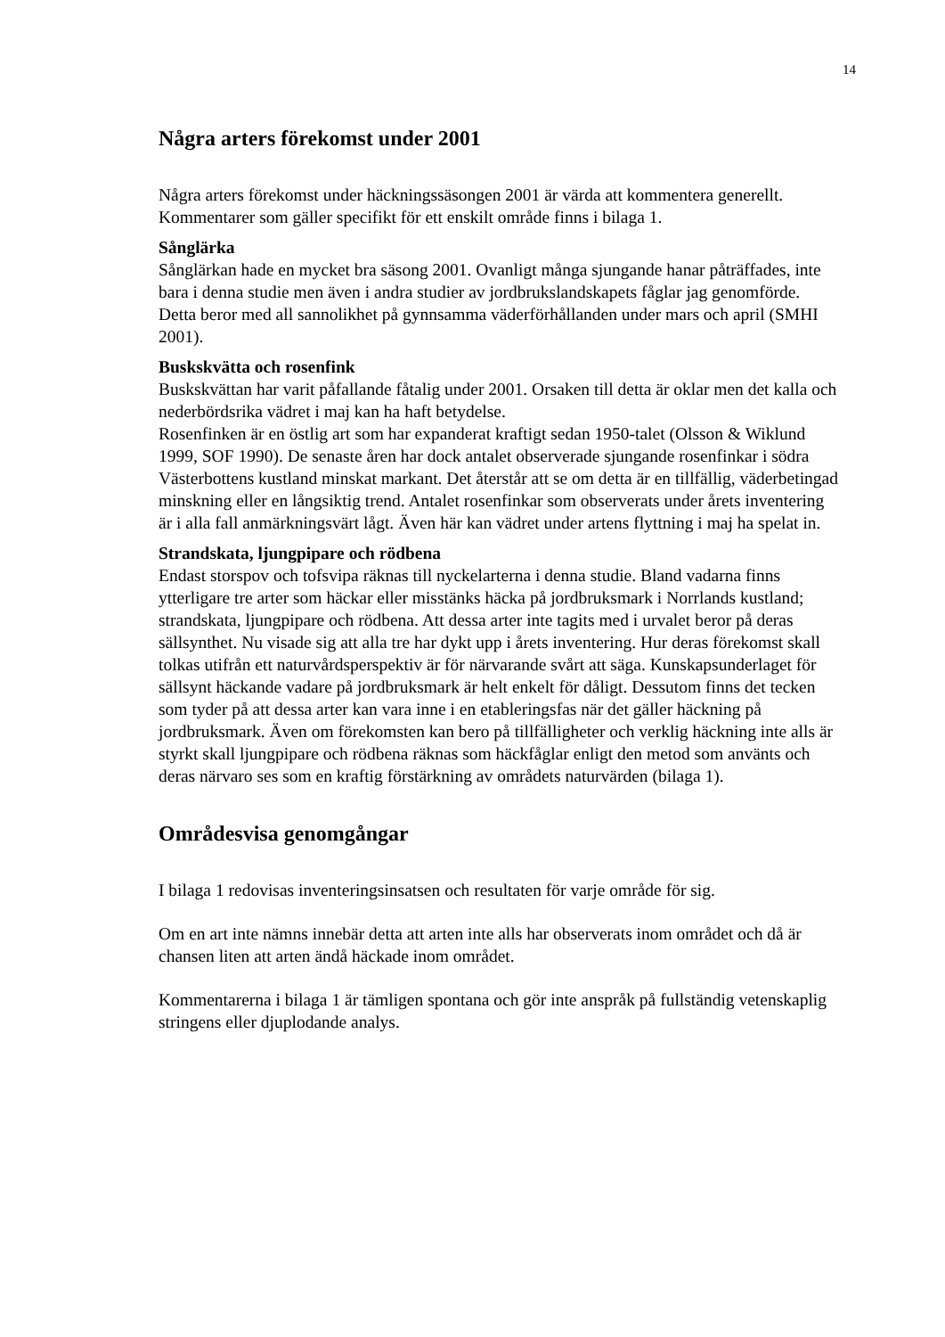14
Några arters förekomst under 2001
Några arters förekomst under häckningssäsongen 2001 är värda att kommentera generellt. Kommentarer som gäller specifikt för ett enskilt område finns i bilaga 1.
Sånglärka
Sånglärkan hade en mycket bra säsong 2001. Ovanligt många sjungande hanar påträffades, inte bara i denna studie men även i andra studier av jordbrukslandskapets fåglar jag genomförde. Detta beror med all sannolikhet på gynnsamma väderförhållanden under mars och april (SMHI 2001).
Buskskvätta och rosenfink
Buskskvättan har varit påfallande fåtalig under 2001. Orsaken till detta är oklar men det kalla och nederbördsrika vädret i maj kan ha haft betydelse.
Rosenfinken är en östlig art som har expanderat kraftigt sedan 1950-talet (Olsson & Wiklund 1999, SOF 1990). De senaste åren har dock antalet observerade sjungande rosenfinkar i södra Västerbottens kustland minskat markant. Det återstår att se om detta är en tillfällig, väderbetingad minskning eller en långsiktig trend. Antalet rosenfinkar som observerats under årets inventering är i alla fall anmärkningsvärt lågt. Även här kan vädret under artens flyttning i maj ha spelat in.
Strandskata, ljungpipare och rödbena
Endast storspov och tofsvipa räknas till nyckelarterna i denna studie. Bland vadarna finns ytterligare tre arter som häckar eller misstänks häcka på jordbruksmark i Norrlands kustland; strandskata, ljungpipare och rödbena. Att dessa arter inte tagits med i urvalet beror på deras sällsynthet. Nu visade sig att alla tre har dykt upp i årets inventering. Hur deras förekomst skall tolkas utifrån ett naturvårdsperspektiv är för närvarande svårt att säga. Kunskapsunderlaget för sällsynt häckande vadare på jordbruksmark är helt enkelt för dåligt. Dessutom finns det tecken som tyder på att dessa arter kan vara inne i en etableringsfas när det gäller häckning på jordbruksmark. Även om förekomsten kan bero på tillfälligheter och verklig häckning inte alls är styrkt skall ljungpipare och rödbena räknas som häckfåglar enligt den metod som använts och deras närvaro ses som en kraftig förstärkning av områdets naturvärden (bilaga 1).
Områdesvisa genomgångar
I bilaga 1 redovisas inventeringsinsatsen och resultaten för varje område för sig.
Om en art inte nämns innebär detta att arten inte alls har observerats inom området och då är chansen liten att arten ändå häckade inom området.
Kommentarerna i bilaga 1 är tämligen spontana och gör inte anspråk på fullständig vetenskaplig stringens eller djuplodande analys.